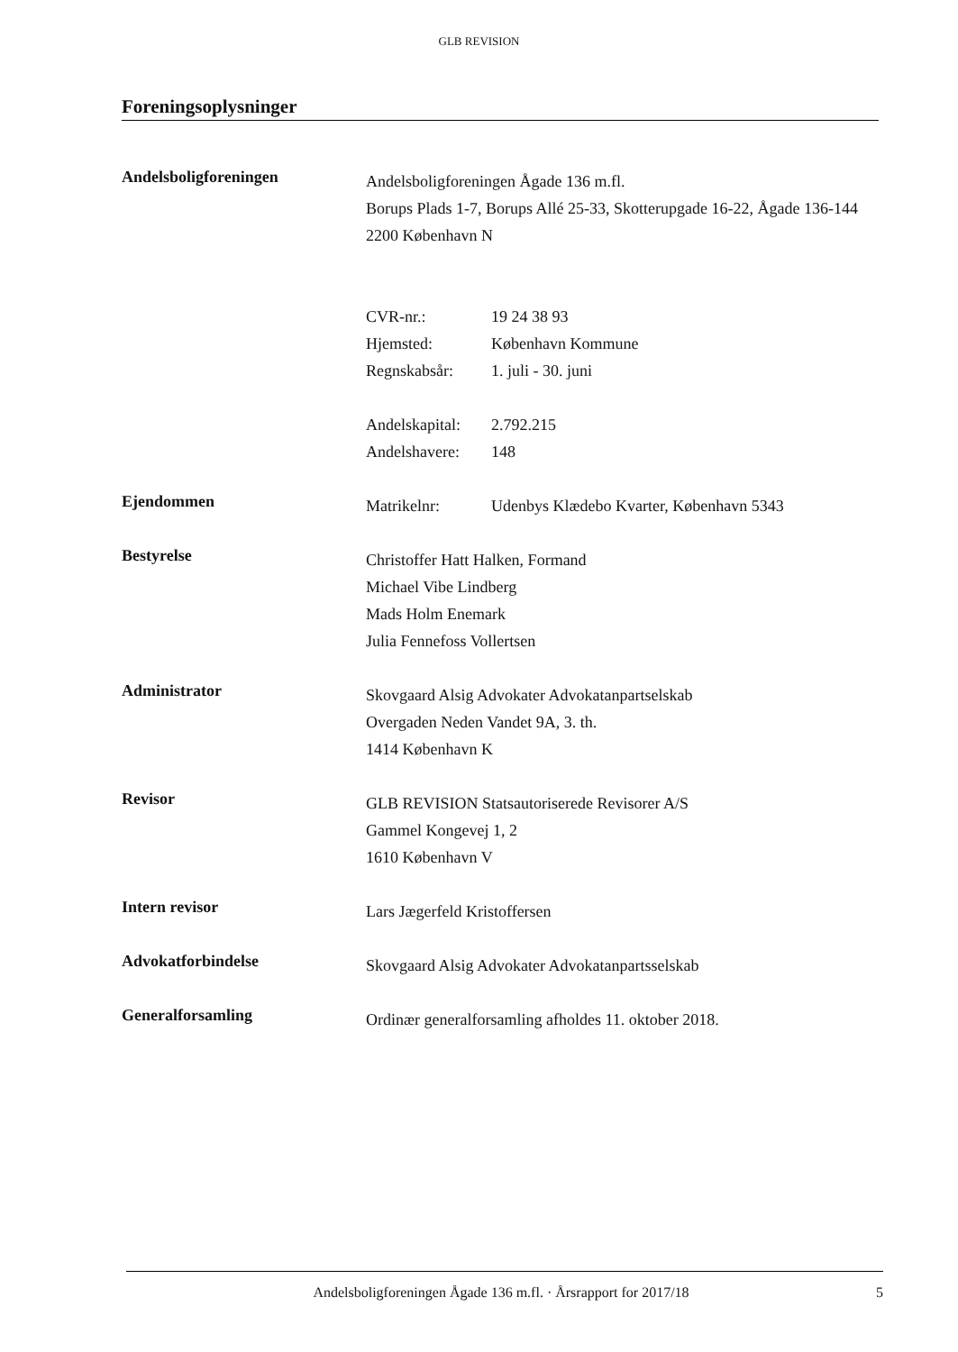GLB REVISION
Foreningsoplysninger
Andelsboligforeningen
Andelsboligforeningen Ågade 136 m.fl.
Borups Plads 1-7, Borups Allé 25-33, Skotterupgade 16-22, Ågade 136-144
2200 København N
CVR-nr.: 19 24 38 93
Hjemsted: København Kommune
Regnskabsår: 1. juli - 30. juni
Andelskapital: 2.792.215
Andelshavere: 148
Ejendommen
Matrikelnr: Udenbys Klædebo Kvarter, København 5343
Bestyrelse
Christoffer Hatt Halken, Formand
Michael Vibe Lindberg
Mads Holm Enemark
Julia Fennefoss Vollertsen
Administrator
Skovgaard Alsig Advokater Advokatanpartselskab
Overgaden Neden Vandet 9A, 3. th.
1414 København K
Revisor
GLB REVISION Statsautoriserede Revisorer A/S
Gammel Kongevej 1, 2
1610 København V
Intern revisor
Lars Jægerfeld Kristoffersen
Advokatforbindelse
Skovgaard Alsig Advokater Advokatanpartsselskab
Generalforsamling
Ordinær generalforsamling afholdes 11. oktober 2018.
Andelsboligforeningen Ågade 136 m.fl. · Årsrapport for 2017/18
5